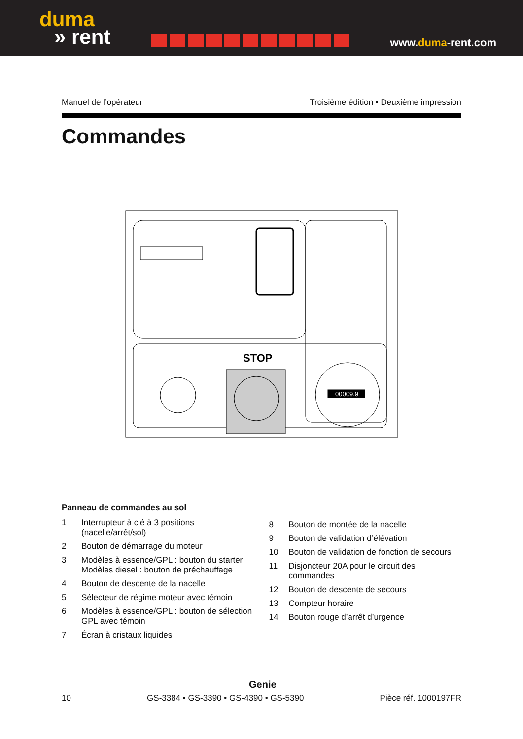duma
» rent
www.duma-rent.com
Manuel de l’opérateur Troisième édition • Deuxième impression
Commandes
STOP
00009.9
Panneau de commandes au sol
1 Interrupteur à clé à 3 positions
(nacelle/arrêt/sol)
2 Bouton de démarrage du moteur
3 Modèles à essence/GPL : bouton du starter
Modèles diesel : bouton de préchauffage
4 Bouton de descente de la nacelle
5 Sélecteur de régime moteur avec témoin
6 Modèles à essence/GPL : bouton de sélection GPL avec témoin
7 Écran à cristaux liquides
8 Bouton de montée de la nacelle
9 Bouton de validation d’élévation
10 Bouton de validation de fonction de secours
11 Disjoncteur 20A pour le circuit des commandes
12 Bouton de descente de secours
13 Compteur horaire
14 Bouton rouge d’arrêt d’urgence
10 GS-3384 • GS-3390 • GS-4390 • GS-5390 Pièce réf. 1000197FR
Genie